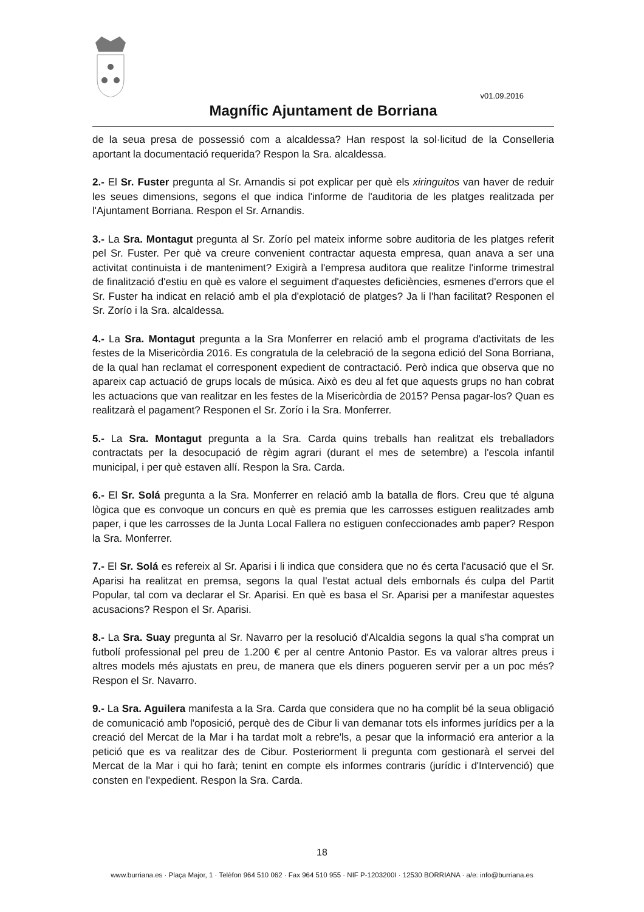v01.09.2016
Magnífic Ajuntament de Borriana
de la seua presa de possessió com a alcaldessa? Han respost la sol·licitud de la Conselleria aportant la documentació requerida? Respon la Sra. alcaldessa.
2.- El Sr. Fuster pregunta al Sr. Arnandis si pot explicar per què els xiringuitos van haver de reduir les seues dimensions, segons el que indica l'informe de l'auditoria de les platges realitzada per l'Ajuntament Borriana. Respon el Sr. Arnandis.
3.- La Sra. Montagut pregunta al Sr. Zorío pel mateix informe sobre auditoria de les platges referit pel Sr. Fuster. Per què va creure convenient contractar aquesta empresa, quan anava a ser una activitat continuista i de manteniment? Exigirà a l'empresa auditora que realitze l'informe trimestral de finalització d'estiu en què es valore el seguiment d'aquestes deficiències, esmenes d'errors que el Sr. Fuster ha indicat en relació amb el pla d'explotació de platges? Ja li l'han facilitat? Responen el Sr. Zorío i la Sra. alcaldessa.
4.- La Sra. Montagut pregunta a la Sra Monferrer en relació amb el programa d'activitats de les festes de la Misericòrdia 2016. Es congratula de la celebració de la segona edició del Sona Borriana, de la qual han reclamat el corresponent expedient de contractació. Però indica que observa que no apareix cap actuació de grups locals de música. Això es deu al fet que aquests grups no han cobrat les actuacions que van realitzar en les festes de la Misericòrdia de 2015? Pensa pagar-los? Quan es realitzarà el pagament? Responen el Sr. Zorío i la Sra. Monferrer.
5.- La Sra. Montagut pregunta a la Sra. Carda quins treballs han realitzat els treballadors contractats per la desocupació de règim agrari (durant el mes de setembre) a l'escola infantil municipal, i per què estaven allí. Respon la Sra. Carda.
6.- El Sr. Solá pregunta a la Sra. Monferrer en relació amb la batalla de flors. Creu que té alguna lògica que es convoque un concurs en què es premia que les carrosses estiguen realitzades amb paper, i que les carrosses de la Junta Local Fallera no estiguen confeccionades amb paper? Respon la Sra. Monferrer.
7.- El Sr. Solá es refereix al Sr. Aparisi i li indica que considera que no és certa l'acusació que el Sr. Aparisi ha realitzat en premsa, segons la qual l'estat actual dels embornals és culpa del Partit Popular, tal com va declarar el Sr. Aparisi. En què es basa el Sr. Aparisi per a manifestar aquestes acusacions? Respon el Sr. Aparisi.
8.- La Sra. Suay pregunta al Sr. Navarro per la resolució d'Alcaldia segons la qual s'ha comprat un futbolí professional pel preu de 1.200 € per al centre Antonio Pastor. Es va valorar altres preus i altres models més ajustats en preu, de manera que els diners pogueren servir per a un poc més? Respon el Sr. Navarro.
9.- La Sra. Aguilera manifesta a la Sra. Carda que considera que no ha complit bé la seua obligació de comunicació amb l'oposició, perquè des de Cibur li van demanar tots els informes jurídics per a la creació del Mercat de la Mar i ha tardat molt a rebre'ls, a pesar que la informació era anterior a la petició que es va realitzar des de Cibur. Posteriorment li pregunta com gestionarà el servei del Mercat de la Mar i qui ho farà; tenint en compte els informes contraris (jurídic i d'Intervenció) que consten en l'expedient. Respon la Sra. Carda.
18
www.burriana.es · Plaça Major, 1 · Telèfon 964 510 062 · Fax 964 510 955 · NIF P-1203200I · 12530 BORRIANA · a/e: info@burriana.es